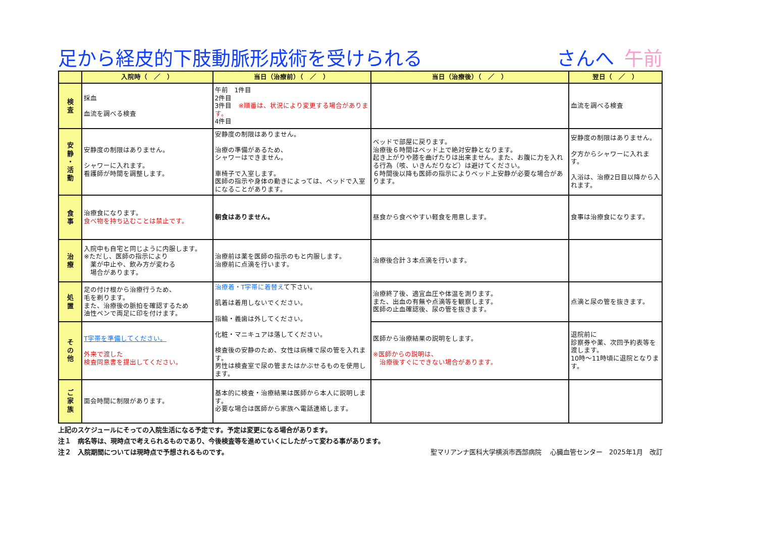足から経皮的下肢動脈形成術を受けられる さんへ 午前
| | 入院時（ ／ ） | 当日（治療前）（ ／ ） | 当日（治療後）（ ／ ） | 翌日（ ／ ） |
| --- | --- | --- | --- | --- |
| 検 査 | 採血 血流を調べる検査 | 午前 1件目 2件目 3件目 ※順番は、状況により変更する場合があります。 4件目 | | 血流を調べる検査 |
| 安 静 ・ 活 動 | 安静度の制限はありません。 シャワーに入れます。 看護師が時間を調整します。 | 安静度の制限はありません。 治療の準備があるため、 シャワーはできません。 車椅子で入室します。 医師の指示や身体の動きによっては、ベッドで入室になることがあります。 | ベッドで部屋に戻ります。 治療後６時間はベッド上で絶対安静となります。 起き上がりや膝を曲げたりは出来ません。また、お腹に力を入れる行為（咳、いきんだりなど）は避けてください。 ６時間後以降も医師の指示によりベッド上安静が必要な場合があります。 | 安静度の制限はありません。 夕方からシャワーに入れます。 入浴は、治療2日目以降から入れます。 |
| 食 事 | 治療食になります。 食べ物を持ち込むことは禁止です。 | 朝食はありません。 | 昼食から食べやすい軽食を用意します。 | 食事は治療食になります。 |
| 治 療 | 入院中も自宅と同じように内服します。 ※ただし、医師の指示により 薬が中止や、飲み方が変わる 場合があります。 | 治療前は薬を医師の指示のもと内服します。 治療前に点滴を行います。 | 治療後合計３本点滴を行います。 | |
| 処 置 | 足の付け根から治療行うため、 毛を剃ります。 また、治療後の脈拍を確認するため 油性ペンで両足に印を付けます。 | 治療着・T字帯に着替え て下さい。 肌着は着用しないでください。 指輪・義歯は外してください。 化粧・マニキュアは落してください。 検査後の安静のため、女性は病棟で尿の管を入れます。 男性は検査室で尿の管またはかぶせるものを使用します。 | 治療終了後、適宜血圧や体温を測ります。 また、出血の有無や点滴等を観察します。 医師の止血確認後、尿の管を抜きます。 | 点滴と尿の管を抜きます。 |
| そ の 他 | T字帯を準備してください。 外来で渡した 検査同意書を提出してください。 | | 医師から治療結果の説明をします。 ※医師からの説明は、 治療後すぐにできない場合があります。 | 退院前に 診察券や薬、次回予約表等を渡します。 10時～11時頃に退院となります。 |
| ご 家 族 | 面会時間に制限があります。 | 基本的に検査・治療結果は医師から本人に説明します。 必要な場合は医師から家族へ電話連絡します。 | | |
上記のスケジュールにそっての入院生活になる予定です。予定は変更になる場合があります。
注１　病名等は、現時点で考えられるものであり、今後検査等を進めていくにしたがって変わる事があります。
注２　入院期間については現時点で予想されるものです。 聖マリアンナ医科大学横浜市西部病院　 心臓血管センター　2025年1月　改訂